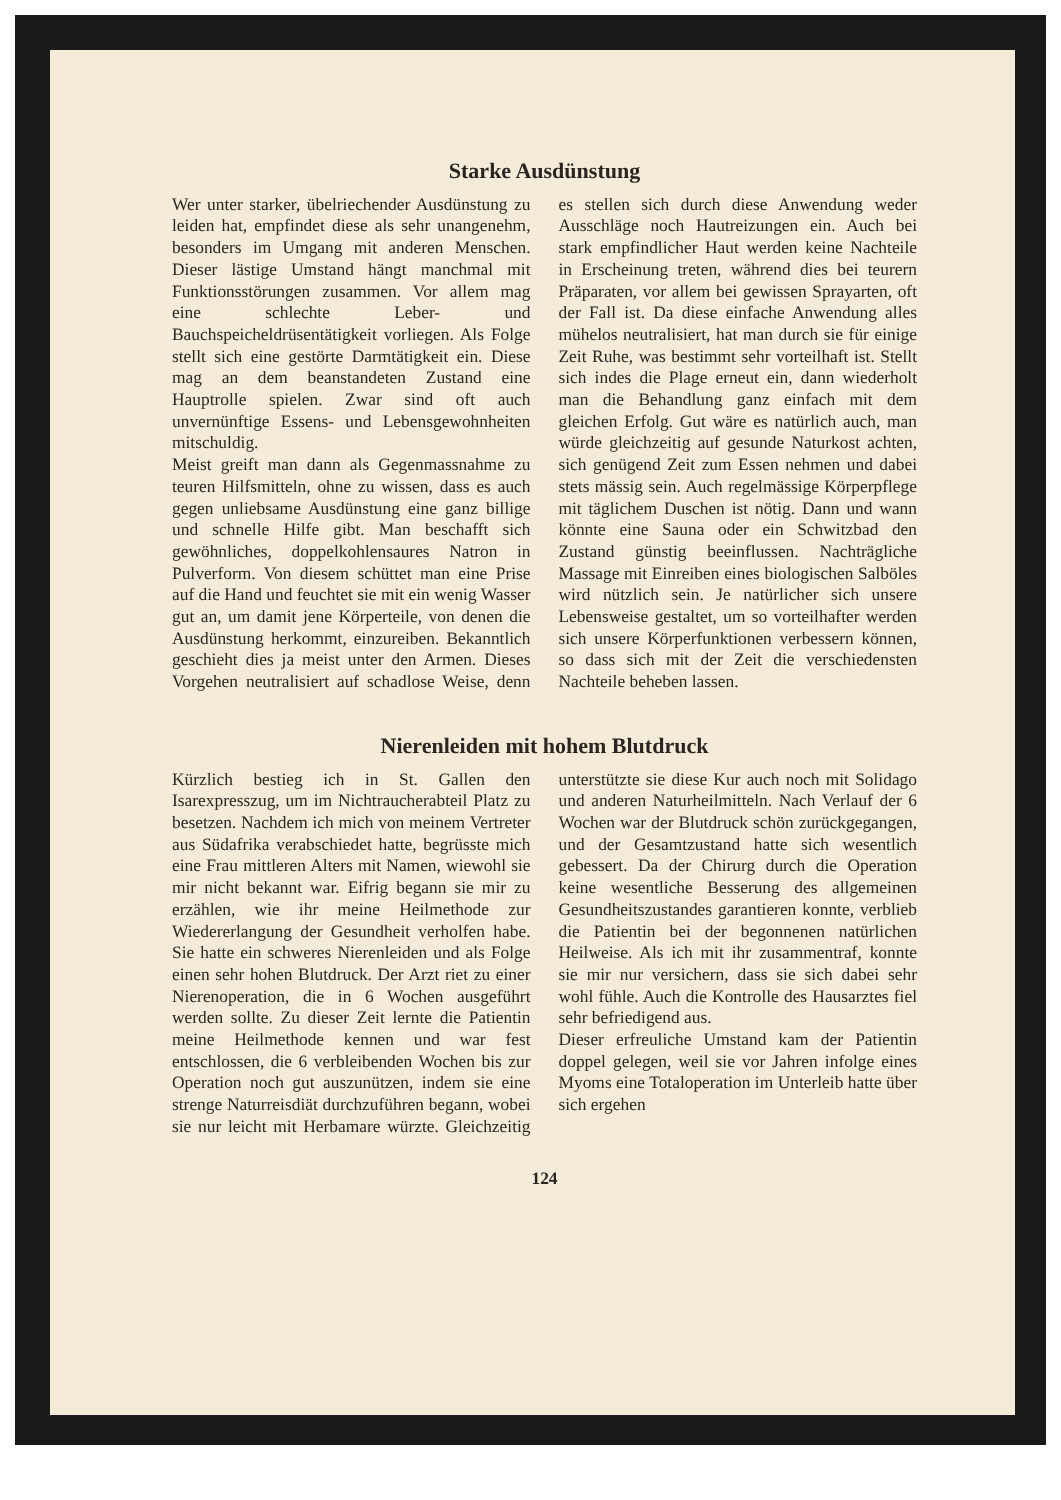Starke Ausdünstung
Wer unter starker, übelriechender Ausdünstung zu leiden hat, empfindet diese als sehr unangenehm, besonders im Umgang mit anderen Menschen. Dieser lästige Umstand hängt manchmal mit Funktionsstörungen zusammen. Vor allem mag eine schlechte Leber- und Bauchspeicheldrüsentätigkeit vorliegen. Als Folge stellt sich eine gestörte Darmtätigkeit ein. Diese mag an dem beanstandeten Zustand eine Hauptrolle spielen. Zwar sind oft auch unvernünftige Essens- und Lebensgewohnheiten mitschuldig.
Meist greift man dann als Gegenmassnahme zu teuren Hilfsmitteln, ohne zu wissen, dass es auch gegen unliebsame Ausdünstung eine ganz billige und schnelle Hilfe gibt. Man beschafft sich gewöhnliches, doppelkohlensaures Natron in Pulverform. Von diesem schüttet man eine Prise auf die Hand und feuchtet sie mit ein wenig Wasser gut an, um damit jene Körperteile, von denen die Ausdünstung herkommt, einzureiben. Bekanntlich geschieht dies ja meist unter den Armen. Dieses Vorgehen neutralisiert auf schadlose Weise, denn es stellen sich durch diese Anwendung weder Ausschläge noch Hautreizungen ein. Auch bei stark empfindlicher Haut werden keine Nachteile in Erscheinung treten, während dies bei teurern Präparaten, vor allem bei gewissen Sprayarten, oft der Fall ist. Da diese einfache Anwendung alles mühelos neutralisiert, hat man durch sie für einige Zeit Ruhe, was bestimmt sehr vorteilhaft ist. Stellt sich indes die Plage erneut ein, dann wiederholt man die Behandlung ganz einfach mit dem gleichen Erfolg. Gut wäre es natürlich auch, man würde gleichzeitig auf gesunde Naturkost achten, sich genügend Zeit zum Essen nehmen und dabei stets mässig sein. Auch regelmässige Körperpflege mit täglichem Duschen ist nötig. Dann und wann könnte eine Sauna oder ein Schwitzbad den Zustand günstig beeinflussen. Nachträgliche Massage mit Einreiben eines biologischen Salböles wird nützlich sein. Je natürlicher sich unsere Lebensweise gestaltet, um so vorteilhafter werden sich unsere Körperfunktionen verbessern können, so dass sich mit der Zeit die verschiedensten Nachteile beheben lassen.
Nierenleiden mit hohem Blutdruck
Kürzlich bestieg ich in St. Gallen den Isarexpresszug, um im Nichtraucherabteil Platz zu besetzen. Nachdem ich mich von meinem Vertreter aus Südafrika verabschiedet hatte, begrüsste mich eine Frau mittleren Alters mit Namen, wiewohl sie mir nicht bekannt war. Eifrig begann sie mir zu erzählen, wie ihr meine Heilmethode zur Wiedererlangung der Gesundheit verholfen habe. Sie hatte ein schweres Nierenleiden und als Folge einen sehr hohen Blutdruck. Der Arzt riet zu einer Nierenoperation, die in 6 Wochen ausgeführt werden sollte. Zu dieser Zeit lernte die Patientin meine Heilmethode kennen und war fest entschlossen, die 6 verbleibenden Wochen bis zur Operation noch gut auszunützen, indem sie eine strenge Naturreisdiät durchzuführen begann, wobei sie nur leicht mit Herbamare würzte. Gleichzeitig unterstützte sie diese Kur auch noch mit Solidago und anderen Naturheilmitteln. Nach Verlauf der 6 Wochen war der Blutdruck schön zurückgegangen, und der Gesamtzustand hatte sich wesentlich gebessert. Da der Chirurg durch die Operation keine wesentliche Besserung des allgemeinen Gesundheitszustandes garantieren konnte, verblieb die Patientin bei der begonnenen natürlichen Heilweise. Als ich mit ihr zusammentraf, konnte sie mir nur versichern, dass sie sich dabei sehr wohl fühle. Auch die Kontrolle des Hausarztes fiel sehr befriedigend aus.
Dieser erfreuliche Umstand kam der Patientin doppel gelegen, weil sie vor Jahren infolge eines Myoms eine Totaloperation im Unterleib hatte über sich ergehen
124